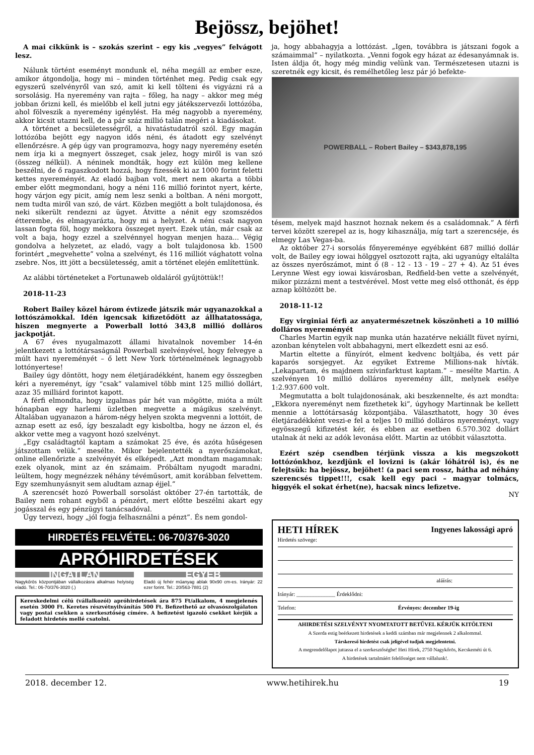Bejössz, bejöhet!
A mai cikkünk is – szokás szerint – egy kis „vegyes” felvágott lesz.
Nálunk történt eseményt mondunk el, néha megáll az ember esze, amikor átgondolja, hogy mi – minden történhet meg. Pedig csak egy egyszerű szelvényről van szó, amit ki kell tölteni és vigyázni rá a sorsolásig. Ha nyeremény van rajta – főleg, ha nagy – akkor meg még jobban őrizni kell, és mielőbb el kell jutni egy játékszervezői lottózóba, ahol fölveszik a nyeremény igénylést. Ha még nagyobb a nyeremény, akkor kicsit utazni kell, de a pár száz millió talán megéri a kiadásokat.
A történet a becsületességről, a hivatástudatról szól. Egy magán lottózóba bejött egy nagyon idős néni, és átadott egy szelvényt ellenőrzésre. A gép úgy van programozva, hogy nagy nyeremény esetén nem írja ki a megnyert összeget, csak jelez, hogy miről is van szó (összeg nélkül). A néninek mondták, hogy ezt külön meg kellene beszélni, de ő ragaszkodott hozzá, hogy fizessék ki az 1000 forint feletti kettes nyereményét. Az eladó bajban volt, mert nem akarta a többi ember előtt megmondani, hogy a néni 116 millió forintot nyert, kérte, hogy várjon egy picit, amíg nem lesz senki a boltban. A néni morgott, nem tudta miről van szó, de várt. Közben megjött a bolt tulajdonosa, és neki sikerült rendezni az ügyet. Átvitte a nénit egy szomszédos étterembe, és elmagyarázta, hogy mi a helyzet. A néni csak nagyon lassan fogta föl, hogy mekkora összeget nyert. Ezek után, már csak az volt a baja, hogy ezzel a szelvénnyel hogyan menjen haza... Végig gondolva a helyzetet, az eladó, vagy a bolt tulajdonosa kb. 1500 forintért „megvehette” volna a szelvényt, és 116 milliót vághatott volna zsebre. Nos, itt jött a becsületesség, amit a történet elején említettünk.
Az alábbi történeteket a Fortunaweb oldaláról gyűjtöttük!!
2018-11-23
Robert Bailey közel három évtizede játszik már ugyanazokkal a lottószámokkal. Idén igencsak kifizetődött az állhatatossága, hiszen megnyerte a Powerball lottó 343,8 millió dolláros jackpotját.
A 67 éves nyugalmazott állami hivatalnok november 14-én jelentkezett a lottótársaságnál Powerball szelvényével, hogy felvegye a múlt havi nyereményét – ő lett New York történelmének legnagyobb lottónyertese!
Bailey úgy döntött, hogy nem életjáradékként, hanem egy összegben kéri a nyereményt, így “csak” valamivel több mint 125 millió dollárt, azaz 35 milliárd forintot kapott.
A férfi elmondta, hogy izgalmas pár hét van mögötte, mióta a múlt hónapban egy harlemi üzletben megvette a mágikus szelvényt. Általában ugyanazon a három-négy helyen szokta megvenni a lottóit, de aznap esett az eső, így beszaladt egy kisboltba, hogy ne ázzon el, és akkor vette meg a vagyont hozó szelvényt.
„Egy családtagtól kaptam a számokat 25 éve, és azóta hűségesen játszottam velük.” mesélte. Mikor bejelentették a nyerőszámokat, online ellenőrizte a szelvényét és elképedt. „Azt mondtam magamnak: ezek olyanok, mint az én számaim. Próbáltam nyugodt maradni, leültem, hogy megnézzek néhány tévéműsort, amit korábban felvettem. Egy szemhunyásnyit sem aludtam aznap éjjel.”
A szerencsét hozó Powerball sorsolást október 27-én tartották, de Bailey nem rohant egyből a pénzért, mert előtte beszélni akart egy jogásszal és egy pénzügyi tanácsadóval.
Úgy tervezi, hogy „jól fogja felhasználni a pénzt”. És nem gondol-
HIRDETÉS FELVÉTEL: 06-70/376-3020
APRÓHIRDETÉSEK
INGATLAN
Nagykőrös központjában vállalkozásra alkalmas helyiség eladó. Tel.: 06-70/376-3020 (.)
EGYÉB
Eladó új fehér műanyag ablak 90x90 cm-es. Irányár: 22 ezer forint. Tel.: 20/563-7881 (2)
Kereskedelmi célú (vállalkozói) apróhirdetések ára 875 Ft/alkalom, 4 megjelenés esetén 3000 Ft. Keretes részvétnyilvánítás 500 Ft. Befizethető az olvasószolgálaton vagy postai csekken a szerkesztőség címére. A befizetést igazoló csekket kérjük a feladott hirdetés mellé csatolni.
ja, hogy abbahagyja a lottózást. „Igen, továbbra is játszani fogok a számaimmal” – nyilatkozta. „Venni fogok egy házat az édesanyámnak is. Isten áldja őt, hogy még mindig velünk van. Természetesen utazni is szeretnék egy kicsit, és remélhetőleg lesz pár jó befekte-
POWERBALL – Robert Bailey – $343,878,195
tésem, melyek majd hasznot hoznak nekem és a családomnak.” A férfi tervei között szerepel az is, hogy kihasználja, míg tart a szerencséje, és elmegy Las Vegas-ba.
Az október 27-i sorsolás főnyereménye egyébként 687 millió dollár volt, de Bailey egy iowai hölggyel osztozott rajta, aki ugyanúgy eltalálta az összes nyerőszámot, mint ő (8 - 12 - 13 - 19 – 27 + 4). Az 51 éves Lerynne West egy iowai kisvárosban, Redfield-ben vette a szelvényét, mikor pizzázni ment a testvérével. Most vette meg első otthonát, és épp aznap költözött be.
2018-11-12
Egy virginiai férfi az anyatermészetnek köszönheti a 10 millió dolláros nyereményét
Charles Martin egyik nap munka után hazatérve nekiállt füvet nyírni, azonban kénytelen volt abbahagyni, mert elkezdett esni az eső.
Martin eltette a fűnyírót, elment kedvenc boltjába, és vett pár kaparós sorsjegyet. Az egyiket Extreme Millions-nak hívták. „Lekapartam, és majdnem szívinfarktust kaptam.” – mesélte Martin. A szelvényen 10 millió dolláros nyeremény állt, melynek esélye 1:2.937.600 volt.
Megmutatta a bolt tulajdonosának, aki beszkennelte, és azt mondta: „Ekkora nyereményt nem fizethetek ki”, úgyhogy Martinnak be kellett mennie a lottótársaság központjába. Választhatott, hogy 30 éves életjáradékként veszi-e fel a teljes 10 millió dolláros nyereményt, vagy egyösszegű kifizetést kér, és ebben az esetben 6.570.302 dollárt utalnak át neki az adók levonása előtt. Martin az utóbbit választotta.
Ezért szép csendben térjünk vissza a kis megszokott lottózónkhoz, kezdjünk el lovizni is (akár lóhátról is), és ne felejtsük: ha bejössz, bejöhet! (a paci sem rossz, hátha ad néhány szerencsés tippet!!!, csak kell egy paci – magyar tolmács, higgyék el sokat érhet(ne), hacsak nincs lefizetve.
NY
HETI HÍREK Ingyenes lakossági apró
Hirdetés szövege:
aláírás:
Irányár: ______________ Érdeklődni:
Telefon: Érvényes: december 19-ig
AHIRDETÉSI SZELVÉNYT NYOMTATOTT BETŰVEL KÉRJÜK KITÖLTENI
A Szerda estig beérkezett hirdetések a keddi számban már megjelennek 2 alkalommal.
Társkereső hirdetést csak jeligével tudjuk megjelentetni.
A megrendelőlapot juttassa el a szerkesztőségbe! Heti Hírek, 2750 Nagykőrös, Kecskeméti út 6.
A hirdetések tartalmáért felelősséget nem vállalunk!.
2018. december 12. www.hetihirek.hu 19